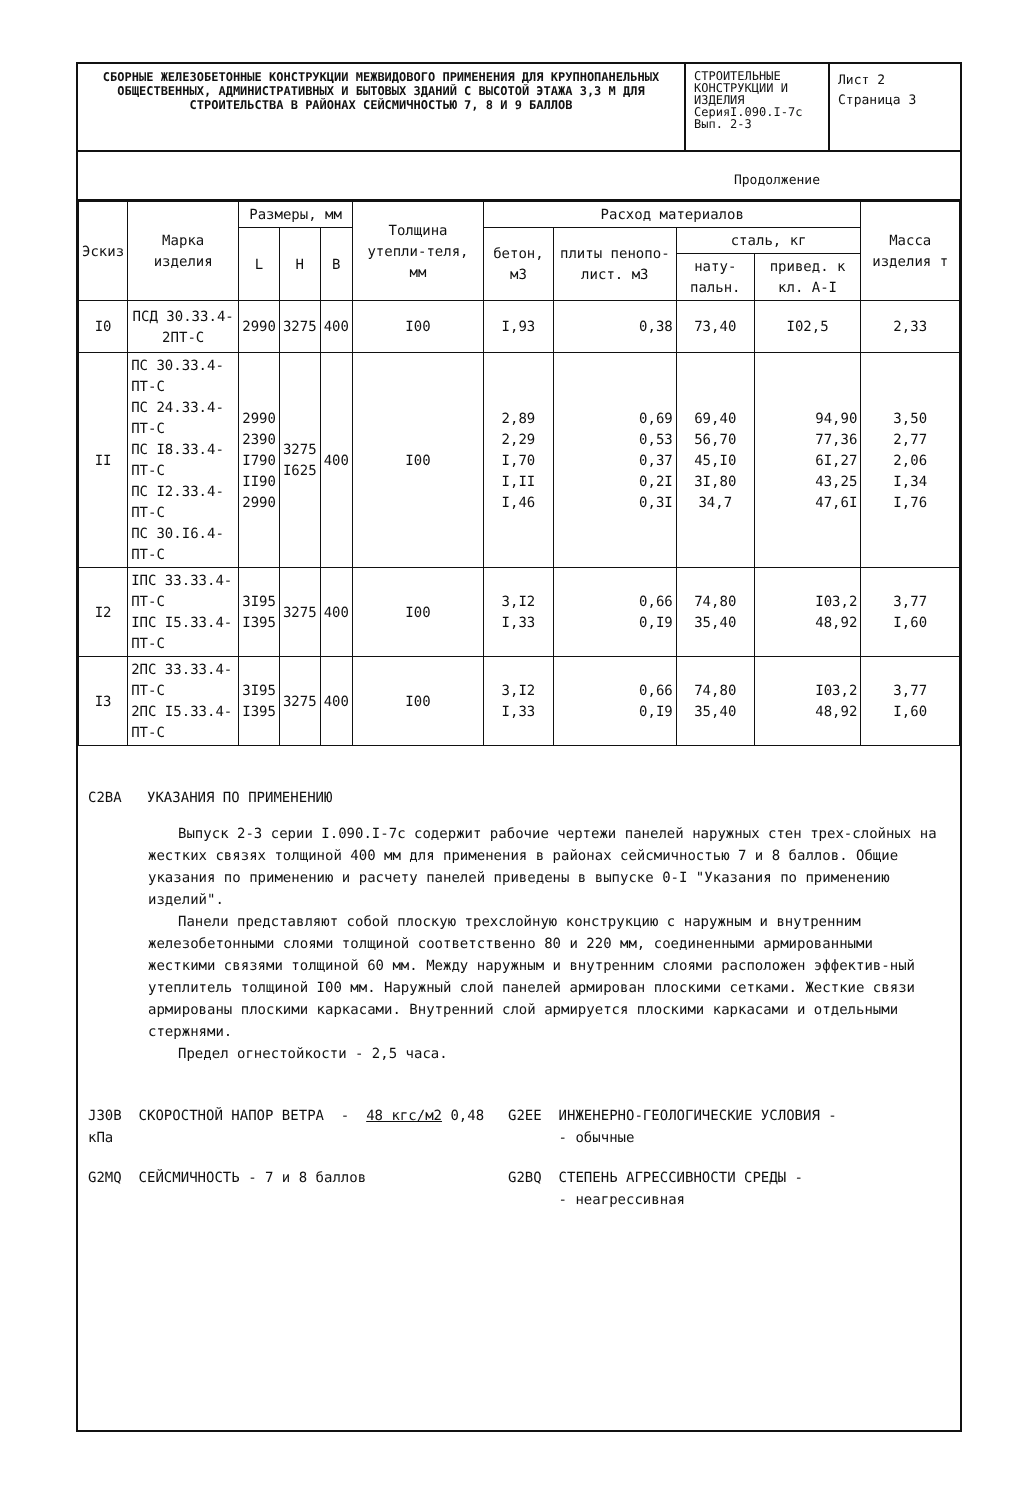СБОРНЫЕ ЖЕЛЕЗОБЕТОННЫЕ КОНСТРУКЦИИ МЕЖВИДОВОГО ПРИМЕНЕНИЯ ДЛЯ КРУПНОПАНЕЛЬНЫХ ОБЩЕСТВЕННЫХ, АДМИНИСТРАТИВНЫХ И БЫТОВЫХ ЗДАНИЙ С ВЫСОТОЙ ЭТАЖА 3,3 М ДЛЯ СТРОИТЕЛЬСТВА В РАЙОНАХ СЕЙСМИЧНОСТЬЮ 7, 8 И 9 БАЛЛОВ
СТРОИТЕЛЬНЫЕ КОНСТРУКЦИИ И ИЗДЕЛИЯ
СерияI.090.I-7с
Вып. 2-3
Лист 2
Страница 3
Продолжение
| Эскиз | Марка изделия | Размеры, мм | | | Толщина утепли-теля, мм | Расход материалов | | | | Масса изделия т |
| --- | --- | --- | --- | --- | --- | --- | --- | --- | --- | --- |
| | | L | H | B | | бетон, м3 | плиты пенопо-лист. м3 | сталь, кг | | |
| | | | | | | | | нату-пальн. | привед. к кл. А-I | |
| I0 | ПСД 30.33.4-2ПТ-С | 2990 | 3275 | 400 | I00 | I,93 | 0,38 | 73,40 | I02,5 | 2,33 |
| II | ПС 30.33.4-ПТ-С ПС 24.33.4-ПТ-С ПС I8.33.4-ПТ-С ПС I2.33.4-ПТ-С ПС 30.I6.4-ПТ-С | 2990 2390 I790 II90 2990 | 3275 I625 | 400 | I00 | 2,89 2,29 I,70 I,II I,46 | 0,69 0,53 0,37 0,2I 0,3I | 69,40 56,70 45,I0 3I,80 34,7 | 94,90 77,36 6I,27 43,25 47,6I | 3,50 2,77 2,06 I,34 I,76 |
| I2 | IПС 33.33.4-ПТ-С IПС I5.33.4-ПТ-С | 3I95 I395 | 3275 | 400 | I00 | 3,I2 I,33 | 0,66 0,I9 | 74,80 35,40 | I03,2 48,92 | 3,77 I,60 |
| I3 | 2ПС 33.33.4-ПТ-С 2ПС I5.33.4-ПТ-С | 3I95 I395 | 3275 | 400 | I00 | 3,I2 I,33 | 0,66 0,I9 | 74,80 35,40 | I03,2 48,92 | 3,77 I,60 |
C2BA УКАЗАНИЯ ПО ПРИМЕНЕНИЮ
Выпуск 2-3 серии I.090.I-7с содержит рабочие чертежи панелей наружных стен трех-слойных на жестких связях толщиной 400 мм для применения в районах сейсмичностью 7 и 8 баллов. Общие указания по применению и расчету панелей приведены в выпуске 0-I "Указания по применению изделий".
Панели представляют собой плоскую трехслойную конструкцию с наружным и внутренним железобетонными слоями толщиной соответственно 80 и 220 мм, соединенными армированными жесткими связями толщиной 60 мм. Между наружным и внутренним слоями расположен эффектив-ный утеплитель толщиной I00 мм. Наружный слой панелей армирован плоскими сетками. Жесткие связи армированы плоскими каркасами. Внутренний слой армируется плоскими каркасами и отдельными стержнями.
Предел огнестойкости - 2,5 часа.
J30B СКОРОСТНОЙ НАПОР ВЕТРА - 48 кгс/м2 0,48 кПа
G2EE ИНЖЕНЕРНО-ГЕОЛОГИЧЕСКИЕ УСЛОВИЯ -
- обычные
G2MQ СЕЙСМИЧНОСТЬ - 7 и 8 баллов G2BQ СТЕПЕНЬ АГРЕССИВНОСТИ СРЕДЫ -
- неагрессивная